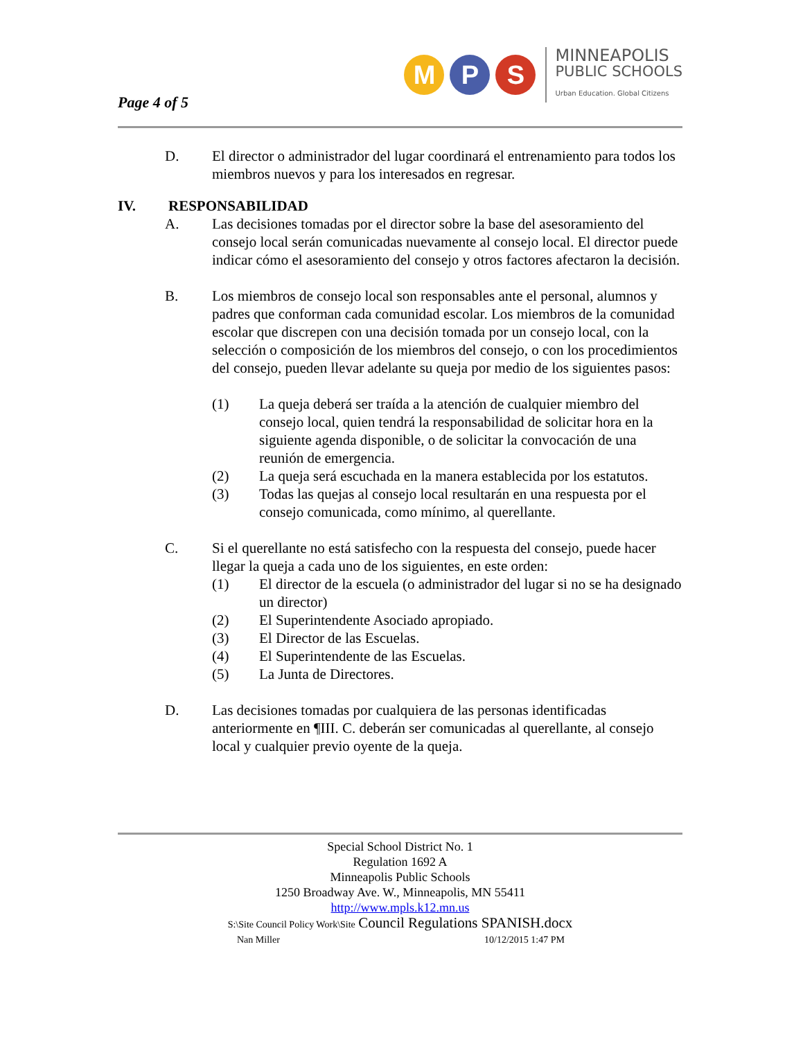Page 4 of 5
M P S
MINNEAPOLIS
PUBLIC SCHOOLS
Urban Education. Global Citizens
D. El director o administrador del lugar coordinará el entrenamiento para todos los miembros nuevos y para los interesados en regresar.
IV. RESPONSABILIDAD
A. Las decisiones tomadas por el director sobre la base del asesoramiento del consejo local serán comunicadas nuevamente al consejo local. El director puede indicar cómo el asesoramiento del consejo y otros factores afectaron la decisión.
B. Los miembros de consejo local son responsables ante el personal, alumnos y padres que conforman cada comunidad escolar. Los miembros de la comunidad escolar que discrepen con una decisión tomada por un consejo local, con la selección o composición de los miembros del consejo, o con los procedimientos del consejo, pueden llevar adelante su queja por medio de los siguientes pasos:
(1) La queja deberá ser traída a la atención de cualquier miembro del consejo local, quien tendrá la responsabilidad de solicitar hora en la siguiente agenda disponible, o de solicitar la convocación de una reunión de emergencia.
(2) La queja será escuchada en la manera establecida por los estatutos.
(3) Todas las quejas al consejo local resultarán en una respuesta por el consejo comunicada, como mínimo, al querellante.
C. Si el querellante no está satisfecho con la respuesta del consejo, puede hacer llegar la queja a cada uno de los siguientes, en este orden:
(1) El director de la escuela (o administrador del lugar si no se ha designado un director)
(2) El Superintendente Asociado apropiado.
(3) El Director de las Escuelas.
(4) El Superintendente de las Escuelas.
(5) La Junta de Directores.
D. Las decisiones tomadas por cualquiera de las personas identificadas anteriormente en ¶III. C. deberán ser comunicadas al querellante, al consejo local y cualquier previo oyente de la queja.
Special School District No. 1
Regulation 1692 A
Minneapolis Public Schools
1250 Broadway Ave. W., Minneapolis, MN 55411
http://www.mpls.k12.mn.us
S:\Site Council Policy Work\Site Council Regulations SPANISH.docx
Nan Miller 10/12/2015 1:47 PM